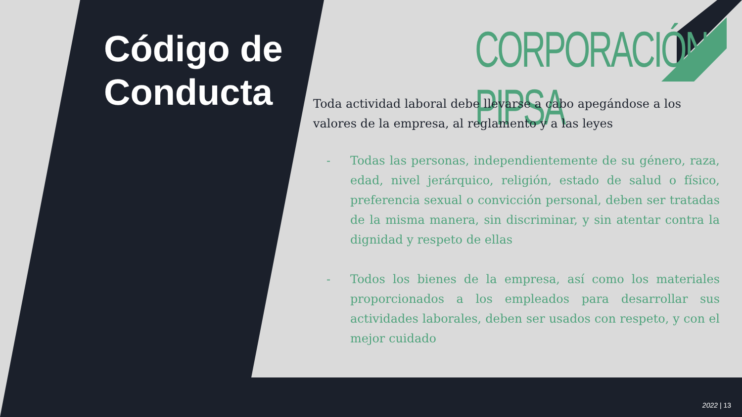Código de
Conducta
CORPORACIÓN PIPSA
Toda actividad laboral debe llevarse a cabo apegándose a los valores de la empresa, al reglamento y a las leyes
- Todas las personas, independientemente de su género, raza, edad, nivel jerárquico, religión, estado de salud o físico, preferencia sexual o convicción personal, deben ser tratadas de la misma manera, sin discriminar, y sin atentar contra la dignidad y respeto de ellas
- Todos los bienes de la empresa, así como los materiales proporcionados a los empleados para desarrollar sus actividades laborales, deben ser usados con respeto, y con el mejor cuidado
2022 | 13